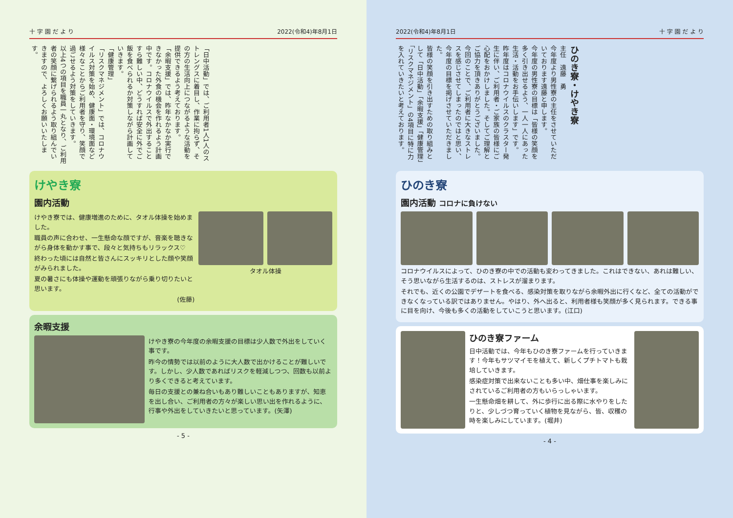十 字 園 だ よ り 2022(令和4)年8月1日
「日中活動」では、ご利用者1人1人のストレングスに着目し、作業に拘らず、その方の生活向上につながるような活動を提供できるよう考えております。
「余暇支援」では、昨年なかなか実行できなかった外食の機会を作れるよう計画中です。コロナウイルスで外出することすら難しい中、どうすれば安全に外でご飯を食べられるか対策しながら計画していきます。
「健康管理」
「リスクマネジメント」では、コロナウイルス対策を始め、健康面・環境面など様々なことからご利用者を守り、笑顔で過ごせるよう対策をしていきます。
以上4つの項目を職員一丸となり、ご利用者の笑顔に繋げられるよう取り組んでいきますので、よろしくお願いいたします。
けやき寮
園内活動
けやき寮では、健康増進のために、タオル体操を始めました。
職員の声に合わせ、一生懸命な顔ですが、音楽を聴きながら身体を動かす事で、段々と気持ちもリラックス♡
終わった頃には自然と皆さんにスッキリとした顔や笑顔がみられました。
夏の暑さにも体操や運動を頑張りながら乗り切りたいと思います。
(佐藤)
タオル体操
余暇支援
けやき寮の今年度の余暇支援の目標は少人数で外出をしていく事です。
昨今の情勢では以前のように大人数で出かけることが難しいです。しかし、少人数であればリスクを軽減しつつ、回数も以前より多くできると考えています。
毎日の支援との兼ね合いもあり難しいこともありますが、知恵を出し合い、ご利用者の方々が楽しい思い出を作れるように、行事や外出をしていきたいと思っています。(矢澤)
- 5 -
2022(令和4)年8月1日 十 字 園 だ よ り
ひのき寮・けやき寮
主任　遠藤　勇
今年度より男性寮の主任をさせていただいております遠藤と申します。
今年度の男性寮の目標は「皆様の笑顔を多く引き出せるよう、一人一人にあった生活・活動をお手伝いします」です。
昨年度はコロナウイルスのクラスター発生に伴い、ご利用者・ご家族の皆様にご心配をおかけしました。そしてご理解とご協力を頂きありがとうございました。今回のことで、ご利用者に大きなストレスを感じさせてしまったのではと思い、今年度の目標を掲げさせていただきました。
皆様の笑顔を引き出すための取り組みとして「日中活動」「余暇支援」「健康管理」「リスクマネジメント」の4項目に特に力を入れていきたいと考えております。
ひのき寮
園内活動 コロナに負けない
コロナウイルスによって、ひのき寮の中での活動も変わってきました。これはできない、あれは難しい、そう思いながら生活するのは、ストレスが溜まります。
それでも、近くの公園でデザートを食べる、感染対策を取りながら余暇外出に行くなど、全ての活動ができなくなっている訳ではありません。やはり、外へ出ると、利用者様も笑顔が多く見られます。できる事に目を向け、今後も多くの活動をしていこうと思います。(江口)
ひのき寮ファーム
日中活動では、今年もひのき寮ファームを行っていきます！今年もサツマイモを植えて、新しくプチトマトも栽培していきます。
感染症対策で出来ないことも多い中、畑仕事を楽しみにされているご利用者の方もいらっしゃいます。
一生懸命畑を耕して、外に歩行に出る際に水やりをしたりと、少しづつ育っていく植物を見ながら、皆、収穫の時を楽しみにしています。(堀井)
- 4 -